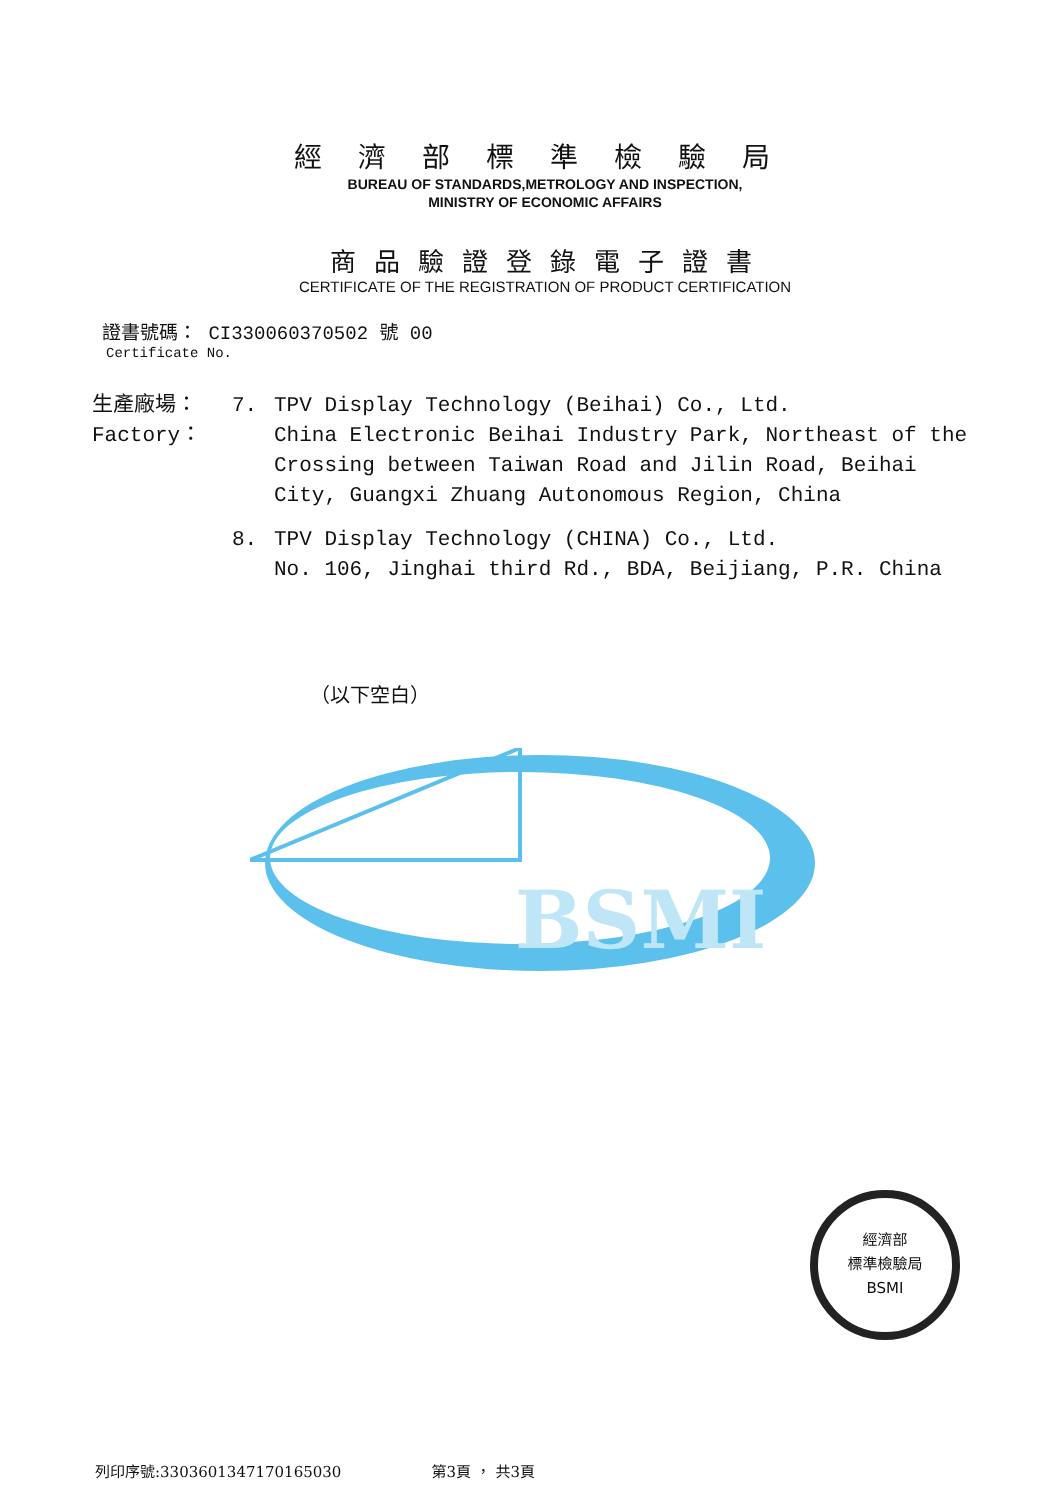經濟部標準檢驗局
BUREAU OF STANDARDS,METROLOGY AND INSPECTION,
MINISTRY OF ECONOMIC AFFAIRS
商品驗證登錄電子證書
CERTIFICATE OF THE REGISTRATION OF PRODUCT CERTIFICATION
證書號碼： CI330060370502 號 00
Certificate No.
生產廠場：
Factory：
7. TPV Display Technology (Beihai) Co., Ltd.
China Electronic Beihai Industry Park, Northeast of the
Crossing between Taiwan Road and Jilin Road, Beihai
City, Guangxi Zhuang Autonomous Region, China
8. TPV Display Technology (CHINA) Co., Ltd.
No. 106, Jinghai third Rd., BDA, Beijiang, P.R. China
（以下空白）
BSMI
經濟部
標準檢驗局
BSMI
列印序號:3303601347170165030 第3頁 ， 共3頁